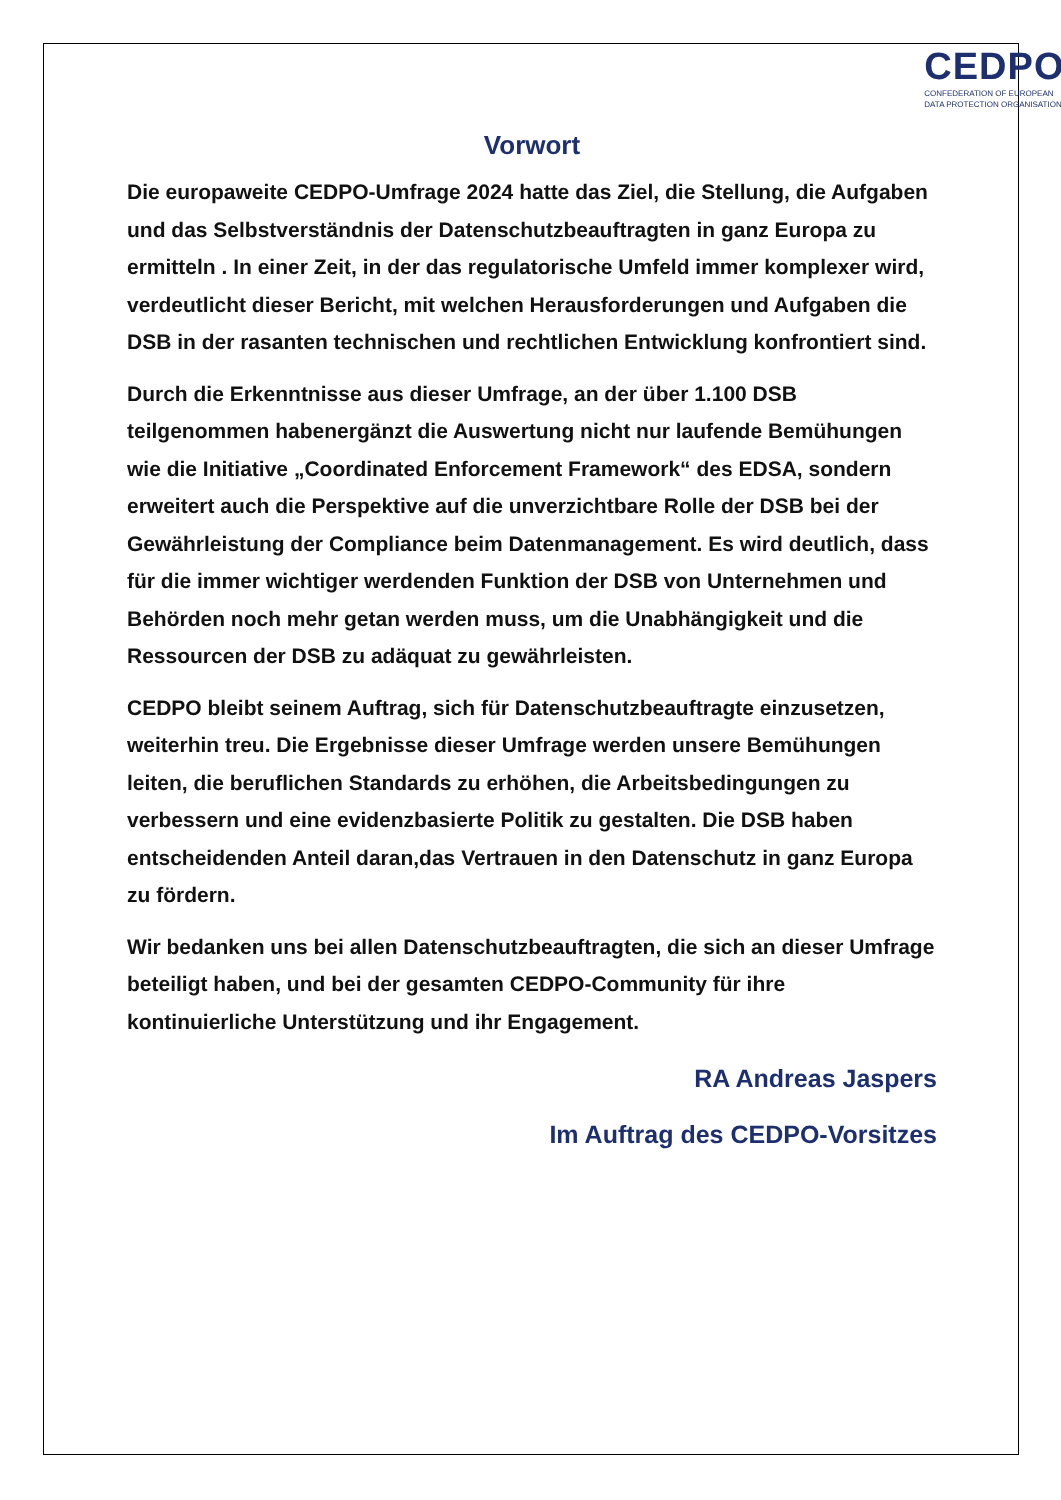CEDPO
CONFEDERATION OF EUROPEAN
DATA PROTECTION ORGANISATIONS
Vorwort
Die europaweite CEDPO-Umfrage 2024 hatte das Ziel, die Stellung, die Aufgaben und das Selbstverständnis der Datenschutzbeauftragten in ganz Europa zu ermitteln . In einer Zeit, in der das regulatorische Umfeld immer komplexer wird, verdeutlicht dieser Bericht, mit welchen Herausforderungen und Aufgaben die DSB in der rasanten technischen und rechtlichen Entwicklung konfrontiert sind.
Durch die Erkenntnisse aus dieser Umfrage, an der über 1.100 DSB teilgenommen habenergänzt die Auswertung nicht nur laufende Bemühungen wie die Initiative „Coordinated Enforcement Framework“ des EDSA, sondern erweitert auch die Perspektive auf die unverzichtbare Rolle der DSB bei der Gewährleistung der Compliance beim Datenmanagement. Es wird deutlich, dass für die immer wichtiger werdenden Funktion der DSB von Unternehmen und Behörden noch mehr getan werden muss, um die Unabhängigkeit und die Ressourcen der DSB zu adäquat zu gewährleisten.
CEDPO bleibt seinem Auftrag, sich für Datenschutzbeauftragte einzusetzen, weiterhin treu. Die Ergebnisse dieser Umfrage werden unsere Bemühungen leiten, die beruflichen Standards zu erhöhen, die Arbeitsbedingungen zu verbessern und eine evidenzbasierte Politik zu gestalten. Die DSB haben entscheidenden Anteil daran,das Vertrauen in den Datenschutz in ganz Europa zu fördern.
Wir bedanken uns bei allen Datenschutzbeauftragten, die sich an dieser Umfrage beteiligt haben, und bei der gesamten CEDPO-Community für ihre kontinuierliche Unterstützung und ihr Engagement.
RA Andreas Jaspers
Im Auftrag des CEDPO-Vorsitzes